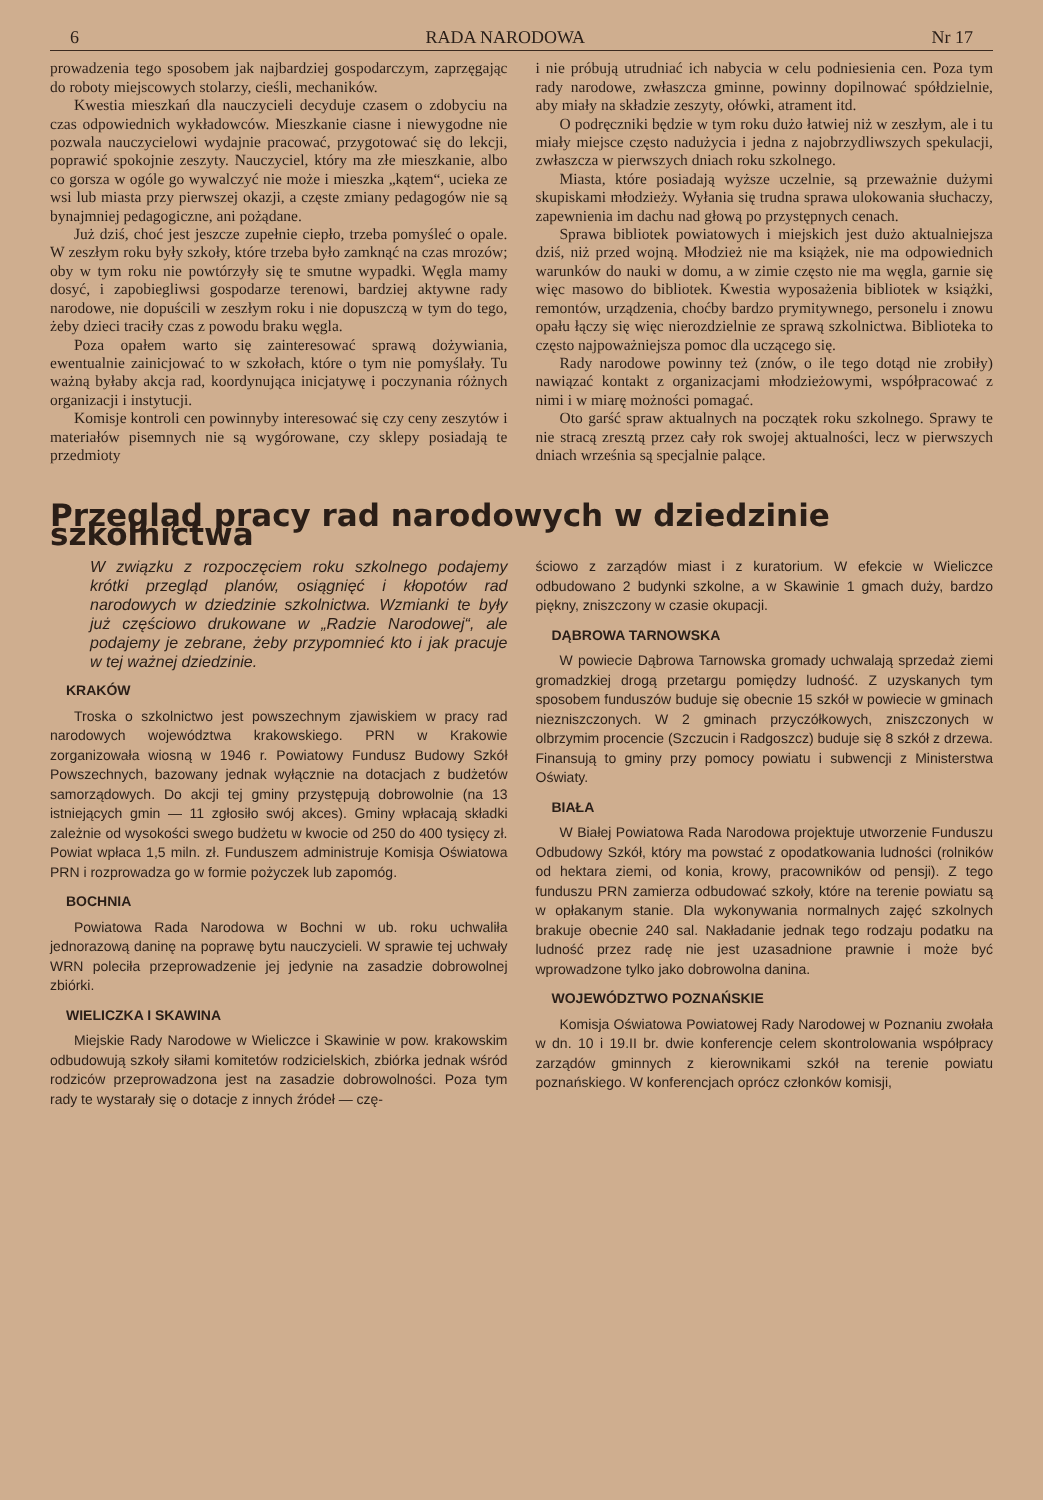6 RADA NARODOWA Nr 17
prowadzenia tego sposobem jak najbardziej gospodarczym, zaprzęgając do roboty miejscowych stolarzy, cieśli, mechaników.
Kwestia mieszkań dla nauczycieli decyduje czasem o zdobyciu na czas odpowiednich wykładowców. Mieszkanie ciasne i niewygodne nie pozwala nauczycielowi wydajnie pracować, przygotować się do lekcji, poprawić spokojnie zeszyty. Nauczyciel, który ma złe mieszkanie, albo co gorsza w ogóle go wywalczyć nie może i mieszka „kątem“, ucieka ze wsi lub miasta przy pierwszej okazji, a częste zmiany pedagogów nie są bynajmniej pedagogiczne, ani pożądane.
Już dziś, choć jest jeszcze zupełnie ciepło, trzeba pomyśleć o opale. W zeszłym roku były szkoły, które trzeba było zamknąć na czas mrozów; oby w tym roku nie powtórzyły się te smutne wypadki. Węgla mamy dosyć, i zapobiegliwsi gospodarze terenowi, bardziej aktywne rady narodowe, nie dopuścili w zeszłym roku i nie dopuszczą w tym do tego, żeby dzieci traciły czas z powodu braku węgla.
Poza opałem warto się zainteresować sprawą dożywiania, ewentualnie zainicjować to w szkołach, które o tym nie pomyślały. Tu ważną byłaby akcja rad, koordynująca inicjatywę i poczynania różnych organizacji i instytucji.
Komisje kontroli cen powinnyby interesować się czy ceny zeszytów i materiałów pisemnych nie są wygórowane, czy sklepy posiadają te przedmioty
i nie próbują utrudniać ich nabycia w celu podniesienia cen. Poza tym rady narodowe, zwłaszcza gminne, powinny dopilnować spółdzielnie, aby miały na składzie zeszyty, ołówki, atrament itd.
O podręczniki będzie w tym roku dużo łatwiej niż w zeszłym, ale i tu miały miejsce często nadużycia i jedna z najobrzydliwszych spekulacji, zwłaszcza w pierwszych dniach roku szkolnego.
Miasta, które posiadają wyższe uczelnie, są przeważnie dużymi skupiskami młodzieży. Wyłania się trudna sprawa ulokowania słuchaczy, zapewnienia im dachu nad głową po przystępnych cenach.
Sprawa bibliotek powiatowych i miejskich jest dużo aktualniejsza dziś, niż przed wojną. Młodzież nie ma książek, nie ma odpowiednich warunków do nauki w domu, a w zimie często nie ma węgla, garnie się więc masowo do bibliotek. Kwestia wyposażenia bibliotek w książki, remontów, urządzenia, choćby bardzo prymitywnego, personelu i znowu opału łączy się więc nierozdzielnie ze sprawą szkolnictwa. Biblioteka to często najpoważniejsza pomoc dla uczącego się.
Rady narodowe powinny też (znów, o ile tego dotąd nie zrobiły) nawiązać kontakt z organizacjami młodzieżowymi, współpracować z nimi i w miarę możności pomagać.
Oto garść spraw aktualnych na początek roku szkolnego. Sprawy te nie stracą zresztą przez cały rok swojej aktualności, lecz w pierwszych dniach września są specjalnie palące.
Przegląd pracy rad narodowych w dziedzinie szkolnictwa
W związku z rozpoczęciem roku szkolnego podajemy krótki przegląd planów, osiągnięć i kłopotów rad narodowych w dziedzinie szkolnictwa. Wzmianki te były już częściowo drukowane w „Radzie Narodowej“, ale podajemy je zebrane, żeby przypomnieć kto i jak pracuje w tej ważnej dziedzinie.
KRAKÓW
Troska o szkolnictwo jest powszechnym zjawiskiem w pracy rad narodowych województwa krakowskiego. PRN w Krakowie zorganizowała wiosną w 1946 r. Powiatowy Fundusz Budowy Szkół Powszechnych, bazowany jednak wyłącznie na dotacjach z budżetów samorządowych. Do akcji tej gminy przystępują dobrowolnie (na 13 istniejących gmin — 11 zgłosiło swój akces). Gminy wpłacają składki zależnie od wysokości swego budżetu w kwocie od 250 do 400 tysięcy zł. Powiat wpłaca 1,5 miln. zł. Funduszem administruje Komisja Oświatowa PRN i rozprowadza go w formie pożyczek lub zapomóg.
BOCHNIA
Powiatowa Rada Narodowa w Bochni w ub. roku uchwaliła jednorazową daninę na poprawę bytu nauczycieli. W sprawie tej uchwały WRN poleciła przeprowadzenie jej jedynie na zasadzie dobrowolnej zbiórki.
WIELICZKA I SKAWINA
Miejskie Rady Narodowe w Wieliczce i Skawinie w pow. krakowskim odbudowują szkoły siłami komitetów rodzicielskich, zbiórka jednak wśród rodziców przeprowadzona jest na zasadzie dobrowolności. Poza tym rady te wystarały się o dotacje z innych źródeł — czę-
ściowo z zarządów miast i z kuratorium. W efekcie w Wieliczce odbudowano 2 budynki szkolne, a w Skawinie 1 gmach duży, bardzo piękny, zniszczony w czasie okupacji.
DĄBROWA TARNOWSKA
W powiecie Dąbrowa Tarnowska gromady uchwalają sprzedaż ziemi gromadzkiej drogą przetargu pomiędzy ludność. Z uzyskanych tym sposobem funduszów buduje się obecnie 15 szkół w powiecie w gminach niezniszczonych. W 2 gminach przyczółkowych, zniszczonych w olbrzymim procencie (Szczucin i Radgoszcz) buduje się 8 szkół z drzewa. Finansują to gminy przy pomocy powiatu i subwencji z Ministerstwa Oświaty.
BIAŁA
W Białej Powiatowa Rada Narodowa projektuje utworzenie Funduszu Odbudowy Szkół, który ma powstać z opodatkowania ludności (rolników od hektara ziemi, od konia, krowy, pracowników od pensji). Z tego funduszu PRN zamierza odbudować szkoły, które na terenie powiatu są w opłakanym stanie. Dla wykonywania normalnych zajęć szkolnych brakuje obecnie 240 sal. Nakładanie jednak tego rodzaju podatku na ludność przez radę nie jest uzasadnione prawnie i może być wprowadzone tylko jako dobrowolna danina.
WOJEWÓDZTWO POZNAŃSKIE
Komisja Oświatowa Powiatowej Rady Narodowej w Poznaniu zwołała w dn. 10 i 19.II br. dwie konferencje celem skontrolowania współpracy zarządów gminnych z kierownikami szkół na terenie powiatu poznańskiego. W konferencjach oprócz członków komisji,